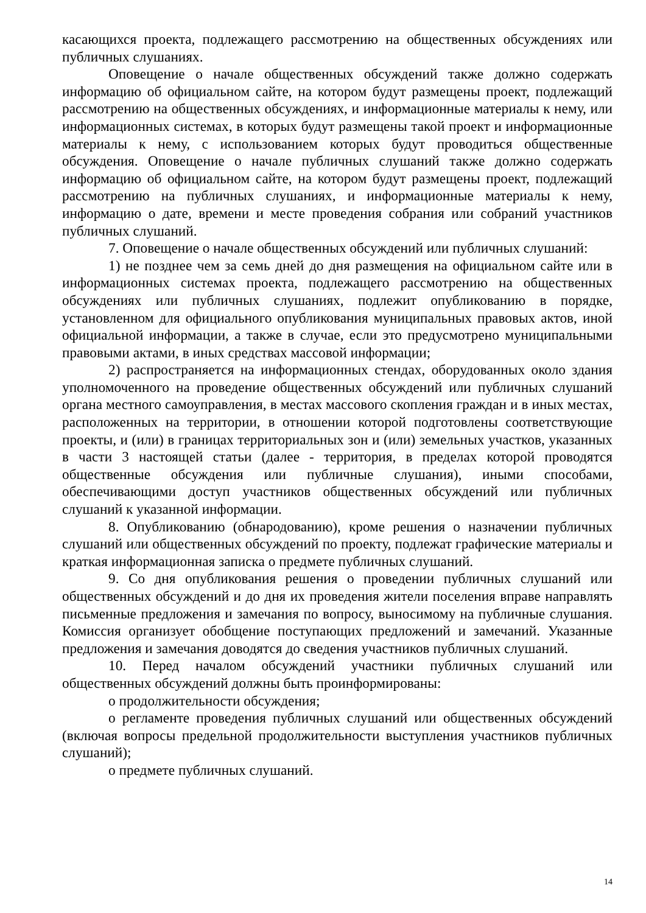касающихся проекта, подлежащего рассмотрению на общественных обсуждениях или публичных слушаниях.
Оповещение о начале общественных обсуждений также должно содержать информацию об официальном сайте, на котором будут размещены проект, подлежащий рассмотрению на общественных обсуждениях, и информационные материалы к нему, или информационных системах, в которых будут размещены такой проект и информационные материалы к нему, с использованием которых будут проводиться общественные обсуждения. Оповещение о начале публичных слушаний также должно содержать информацию об официальном сайте, на котором будут размещены проект, подлежащий рассмотрению на публичных слушаниях, и информационные материалы к нему, информацию о дате, времени и месте проведения собрания или собраний участников публичных слушаний.
7. Оповещение о начале общественных обсуждений или публичных слушаний:
1) не позднее чем за семь дней до дня размещения на официальном сайте или в информационных системах проекта, подлежащего рассмотрению на общественных обсуждениях или публичных слушаниях, подлежит опубликованию в порядке, установленном для официального опубликования муниципальных правовых актов, иной официальной информации, а также в случае, если это предусмотрено муниципальными правовыми актами, в иных средствах массовой информации;
2) распространяется на информационных стендах, оборудованных около здания уполномоченного на проведение общественных обсуждений или публичных слушаний органа местного самоуправления, в местах массового скопления граждан и в иных местах, расположенных на территории, в отношении которой подготовлены соответствующие проекты, и (или) в границах территориальных зон и (или) земельных участков, указанных в части 3 настоящей статьи (далее - территория, в пределах которой проводятся общественные обсуждения или публичные слушания), иными способами, обеспечивающими доступ участников общественных обсуждений или публичных слушаний к указанной информации.
8. Опубликованию (обнародованию), кроме решения о назначении публичных слушаний или общественных обсуждений по проекту, подлежат графические материалы и краткая информационная записка о предмете публичных слушаний.
9. Со дня опубликования решения о проведении публичных слушаний или общественных обсуждений и до дня их проведения жители поселения вправе направлять письменные предложения и замечания по вопросу, выносимому на публичные слушания. Комиссия организует обобщение поступающих предложений и замечаний. Указанные предложения и замечания доводятся до сведения участников публичных слушаний.
10. Перед началом обсуждений участники публичных слушаний или общественных обсуждений должны быть проинформированы:
о продолжительности обсуждения;
о регламенте проведения публичных слушаний или общественных обсуждений (включая вопросы предельной продолжительности выступления участников публичных слушаний);
о предмете публичных слушаний.
14